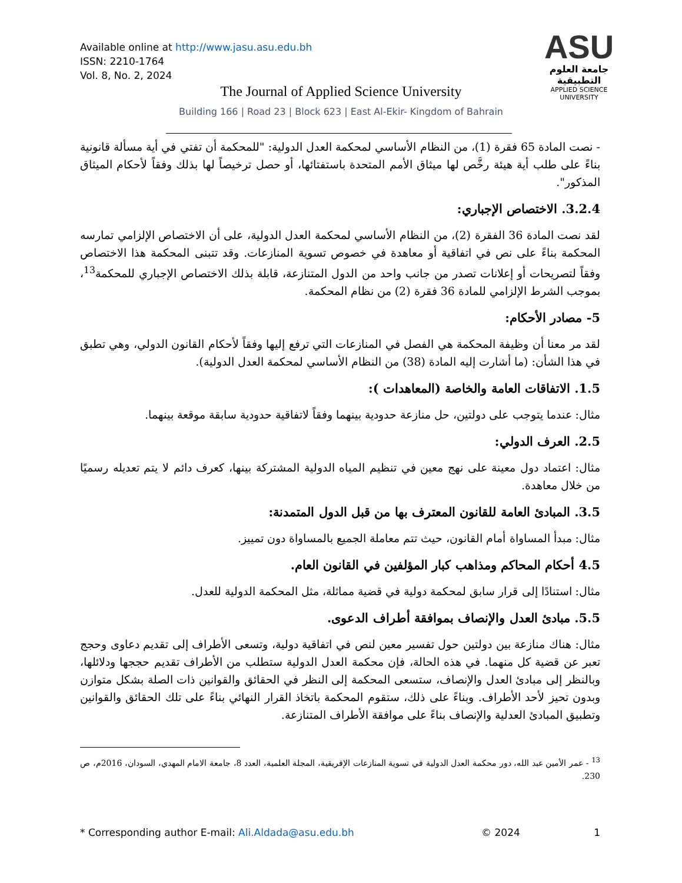Available online at http://www.jasu.asu.edu.bh
ISSN: 2210-1764
Vol. 8, No. 2, 2024
ASU
جامعة العلوم التطبيقية
APPLIED SCIENCE UNIVERSITY
The Journal of Applied Science University
Building 166 | Road 23 | Block 623 | East Al-Ekir- Kingdom of Bahrain
- نصت المادة 65 فقرة (1)، من النظام الأساسي لمحكمة العدل الدولية: "للمحكمة أن تفتي في أية مسألة قانونية بناءً على طلب أية هيئة رخَّص لها ميثاق الأمم المتحدة باستفتائها، أو حصل ترخيصاً لها بذلك وفقاً لأحكام الميثاق المذكور".
3.2.4. الاختصاص الإجباري:
لقد نصت المادة 36 الفقرة (2)، من النظام الأساسي لمحكمة العدل الدولية، على أن الاختصاص الإلزامي تمارسه المحكمة بناءً على نص في اتفاقية أو معاهدة في خصوص تسوية المنازعات. وقد تتبنى المحكمة هذا الاختصاص وفقاً لتصريحات أو إعلانات تصدر من جانب واحد من الدول المتنازعة، قابلة بذلك الاختصاص الإجباري للمحكمة<sup>13</sup>، بموجب الشرط الإلزامي للمادة 36 فقرة (2) من نظام المحكمة.
5- مصادر الأحكام:
لقد مر معنا أن وظيفة المحكمة هي الفصل في المنازعات التي ترفع إليها وفقاً لأحكام القانون الدولي، وهي تطبق في هذا الشأن: (ما أشارت إليه المادة (38) من النظام الأساسي لمحكمة العدل الدولية).
1.5. الاتفاقات العامة والخاصة (المعاهدات ):
مثال: عندما يتوجب على دولتين، حل منازعة حدودية بينهما وفقاً لاتفاقية حدودية سابقة موقعة بينهما.
2.5. العرف الدولي:
مثال: اعتماد دول معينة على نهج معين في تنظيم المياه الدولية المشتركة بينها، كعرف دائم لا يتم تعديله رسميًا من خلال معاهدة.
3.5. المبادئ العامة للقانون المعترف بها من قبل الدول المتمدنة:
مثال: مبدأ المساواة أمام القانون، حيث تتم معاملة الجميع بالمساواة دون تمييز.
4.5 أحكام المحاكم ومذاهب كبار المؤلفين في القانون العام.
مثال: استنادًا إلى قرار سابق لمحكمة دولية في قضية مماثلة، مثل المحكمة الدولية للعدل.
5.5. مبادئ العدل والإنصاف بموافقة أطراف الدعوى.
مثال: هناك منازعة بين دولتين حول تفسير معين لنص في اتفاقية دولية، وتسعى الأطراف إلى تقديم دعاوى وحجج تعبر عن قضية كل منهما. في هذه الحالة، فإن محكمة العدل الدولية ستطلب من الأطراف تقديم حججها ودلائلها، وبالنظر إلى مبادئ العدل والإنصاف، ستسعى المحكمة إلى النظر في الحقائق والقوانين ذات الصلة بشكل متوازن وبدون تحيز لأحد الأطراف. وبناءً على ذلك، ستقوم المحكمة باتخاذ القرار النهائي بناءً على تلك الحقائق والقوانين وتطبيق المبادئ العدلية والإنصاف بناءً على موافقة الأطراف المتنازعة.
<sup>13</sup> - عمر الأمين عبد الله، دور محكمة العدل الدولية في تسوية المنازعات الإفريقية، المجلة العلمية، العدد 8، جامعة الامام المهدي، السودان، 2016م، ص 230.
* Corresponding author E-mail: Ali.Aldada@asu.edu.bh © 2024 1